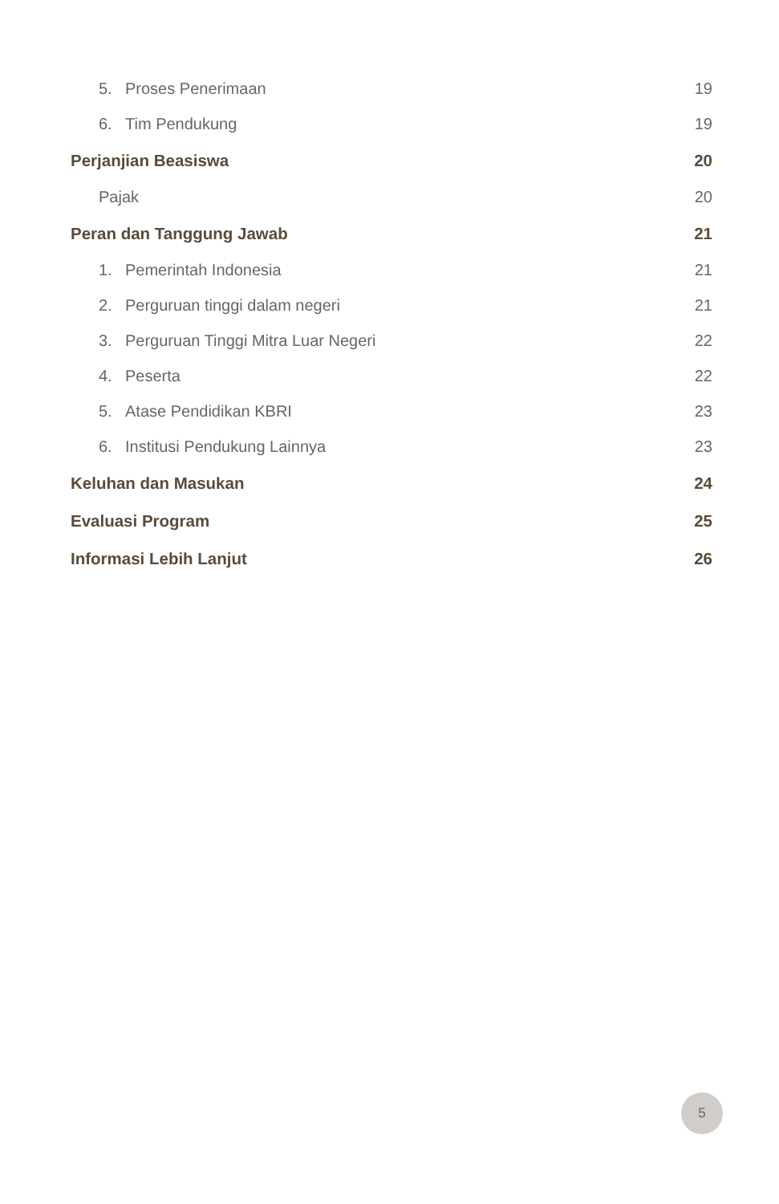5. Proses Penerimaan 19
6. Tim Pendukung 19
Perjanjian Beasiswa 20
Pajak 20
Peran dan Tanggung Jawab 21
1. Pemerintah Indonesia 21
2. Perguruan tinggi dalam negeri 21
3. Perguruan Tinggi Mitra Luar Negeri 22
4. Peserta 22
5. Atase Pendidikan KBRI 23
6. Institusi Pendukung Lainnya 23
Keluhan dan Masukan 24
Evaluasi Program 25
Informasi Lebih Lanjut 26
5